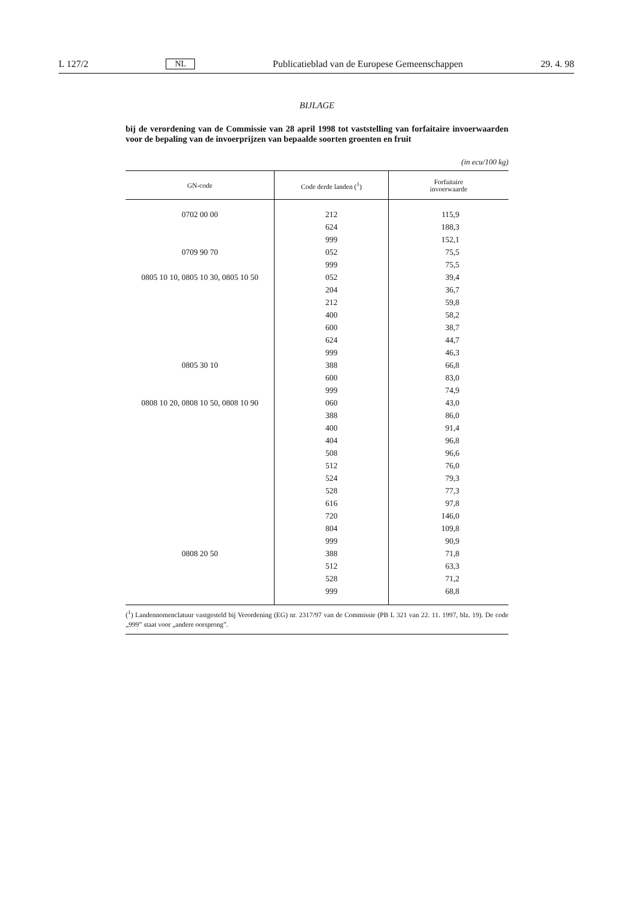L 127/2 NL Publicatieblad van de Europese Gemeenschappen 29. 4. 98
BIJLAGE
bij de verordening van de Commissie van 28 april 1998 tot vaststelling van forfaitaire invoerwaarden voor de bepaling van de invoerprijzen van bepaalde soorten groenten en fruit
(in ecu/100 kg)
| GN-code | Code derde landen (<sup>1</sup>) | Forfaitaire invoerwaarde |
| --- | --- | --- |
| 0702 00 00 | 212 | 115,9 |
| | 624 | 188,3 |
| | 999 | 152,1 |
| 0709 90 70 | 052 | 75,5 |
| | 999 | 75,5 |
| 0805 10 10, 0805 10 30, 0805 10 50 | 052 | 39,4 |
| | 204 | 36,7 |
| | 212 | 59,8 |
| | 400 | 58,2 |
| | 600 | 38,7 |
| | 624 | 44,7 |
| | 999 | 46,3 |
| 0805 30 10 | 388 | 66,8 |
| | 600 | 83,0 |
| | 999 | 74,9 |
| 0808 10 20, 0808 10 50, 0808 10 90 | 060 | 43,0 |
| | 388 | 86,0 |
| | 400 | 91,4 |
| | 404 | 96,8 |
| | 508 | 96,6 |
| | 512 | 76,0 |
| | 524 | 79,3 |
| | 528 | 77,3 |
| | 616 | 97,8 |
| | 720 | 146,0 |
| | 804 | 109,8 |
| | 999 | 90,9 |
| 0808 20 50 | 388 | 71,8 |
| | 512 | 63,3 |
| | 528 | 71,2 |
| | 999 | 68,8 |
(<sup>1</sup>) Landennomenclatuur vastgesteld bij Verordening (EG) nr. 2317/97 van de Commissie (PB L 321 van 22. 11. 1997, blz. 19). De code „999” staat voor „andere oorsprong”.